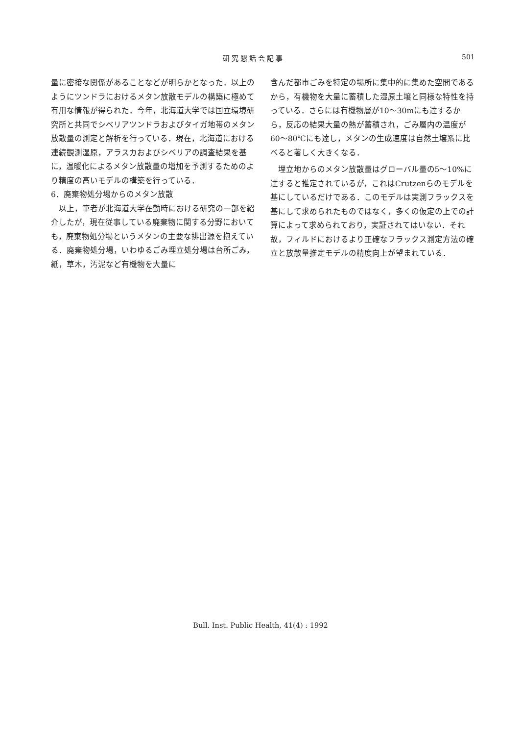研究懇話会記事 501
量に密接な関係があることなどが明らかとなった．以上のようにツンドラにおけるメタン放散モデルの構築に極めて有用な情報が得られた．今年，北海道大学では国立環境研究所と共同でシベリアツンドラおよびタイガ地帯のメタン放散量の測定と解析を行っている．現在，北海道における連続観測湿原，アラスカおよびシベリアの調査結果を基に，温暖化によるメタン放散量の増加を予測するためのより精度の高いモデルの構築を行っている．
6．廃棄物処分場からのメタン放散
以上，筆者が北海道大学在勤時における研究の一部を紹介したが，現在従事している廃棄物に関する分野においても，廃棄物処分場というメタンの主要な排出源を抱えている．廃棄物処分場，いわゆるごみ埋立処分場は台所ごみ，紙，草木，汚泥など有機物を大量に
含んだ都市ごみを特定の場所に集中的に集めた空間であるから，有機物を大量に蓄積した湿原土壌と同様な特性を持っている．さらには有機物層が10～30mにも達するから，反応の結果大量の熱が蓄積され，ごみ層内の温度が60～80℃にも達し，メタンの生成速度は自然土壌系に比べると著しく大きくなる．
埋立地からのメタン放散量はグローバル量の5～10%に達すると推定されているが，これはCrutzenらのモデルを基にしているだけである．このモデルは実測フラックスを基にして求められたものではなく，多くの仮定の上での計算によって求められており，実証されてはいない．それ故，フィルドにおけるより正確なフラックス測定方法の確立と放散量推定モデルの精度向上が望まれている．
Bull. Inst. Public Health, 41(4) : 1992